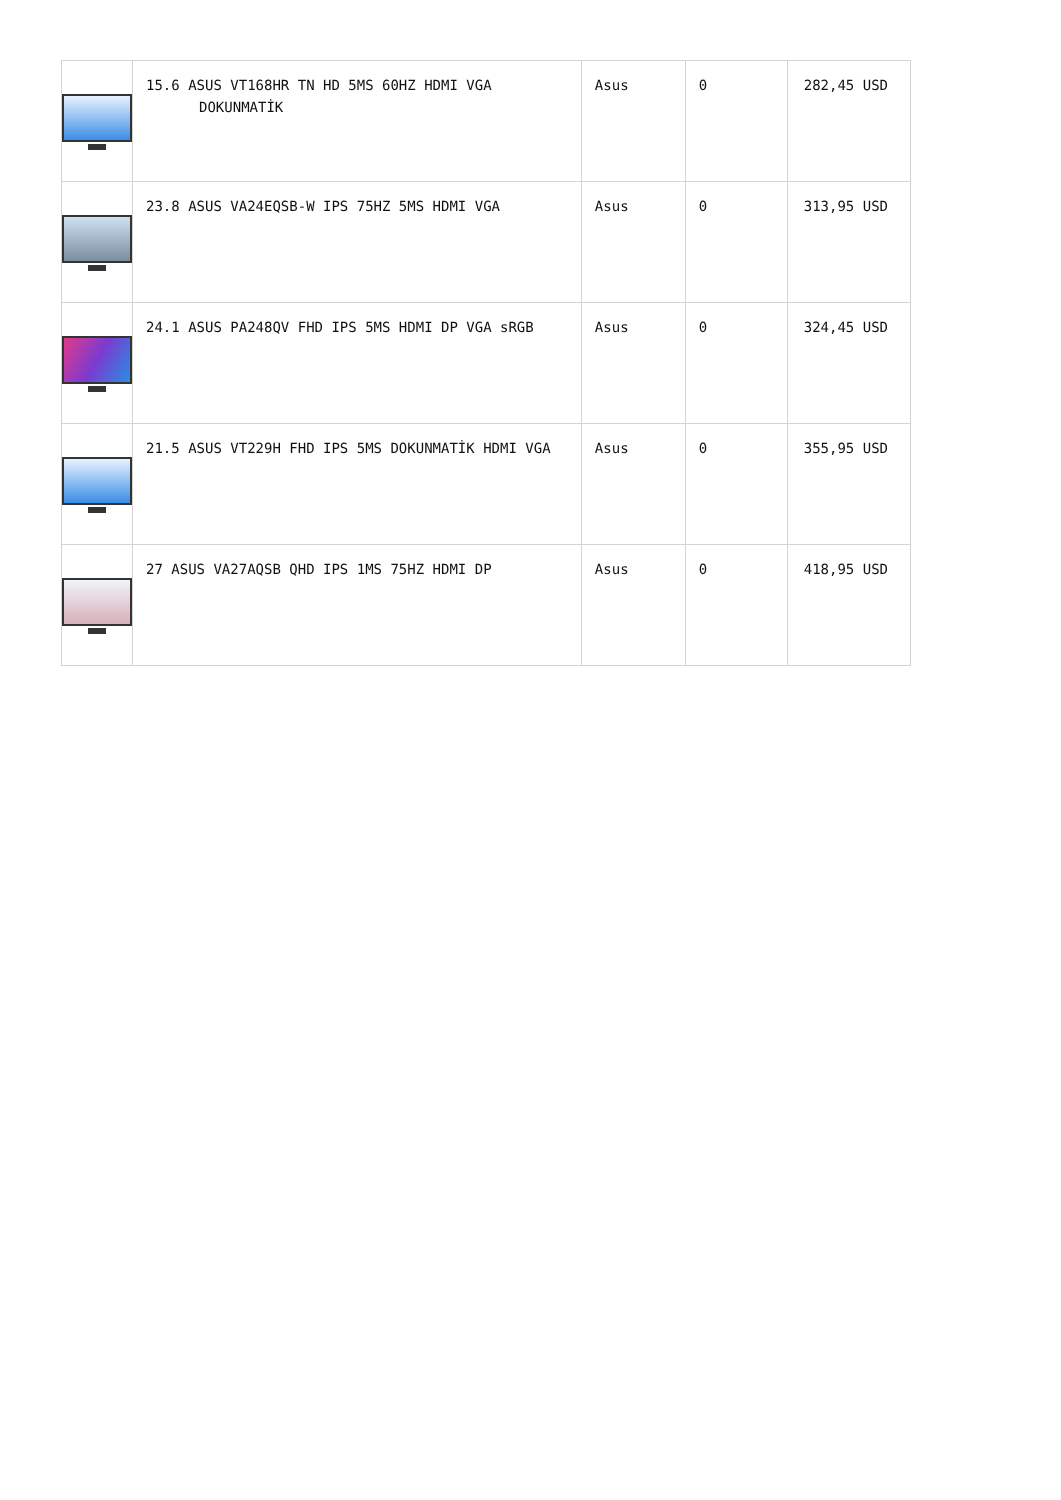| | 15.6 ASUS VT168HR TN HD 5MS 60HZ HDMI VGA DOKUNMATİK | Asus | 0 | 282,45 USD |
| | 23.8 ASUS VA24EQSB-W IPS 75HZ 5MS HDMI VGA | Asus | 0 | 313,95 USD |
| | 24.1 ASUS PA248QV FHD IPS 5MS HDMI DP VGA sRGB | Asus | 0 | 324,45 USD |
| | 21.5 ASUS VT229H FHD IPS 5MS DOKUNMATİK HDMI VGA | Asus | 0 | 355,95 USD |
| | 27 ASUS VA27AQSB QHD IPS 1MS 75HZ HDMI DP | Asus | 0 | 418,95 USD |